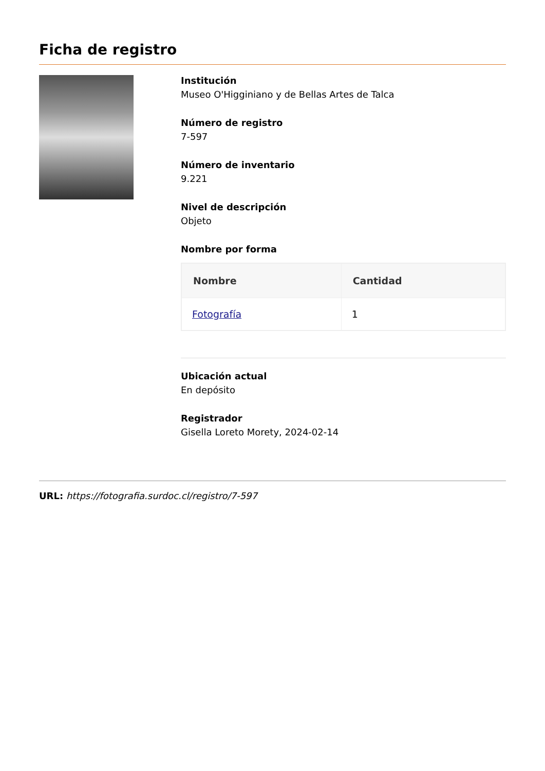Ficha de registro
Institución
Museo O'Higginiano y de Bellas Artes de Talca
Número de registro
7-597
Número de inventario
9.221
Nivel de descripción
Objeto
Nombre por forma
| Nombre | Cantidad |
| --- | --- |
| Fotografía | 1 |
Ubicación actual
En depósito
Registrador
Gisella Loreto Morety, 2024-02-14
URL: https://fotografia.surdoc.cl/registro/7-597